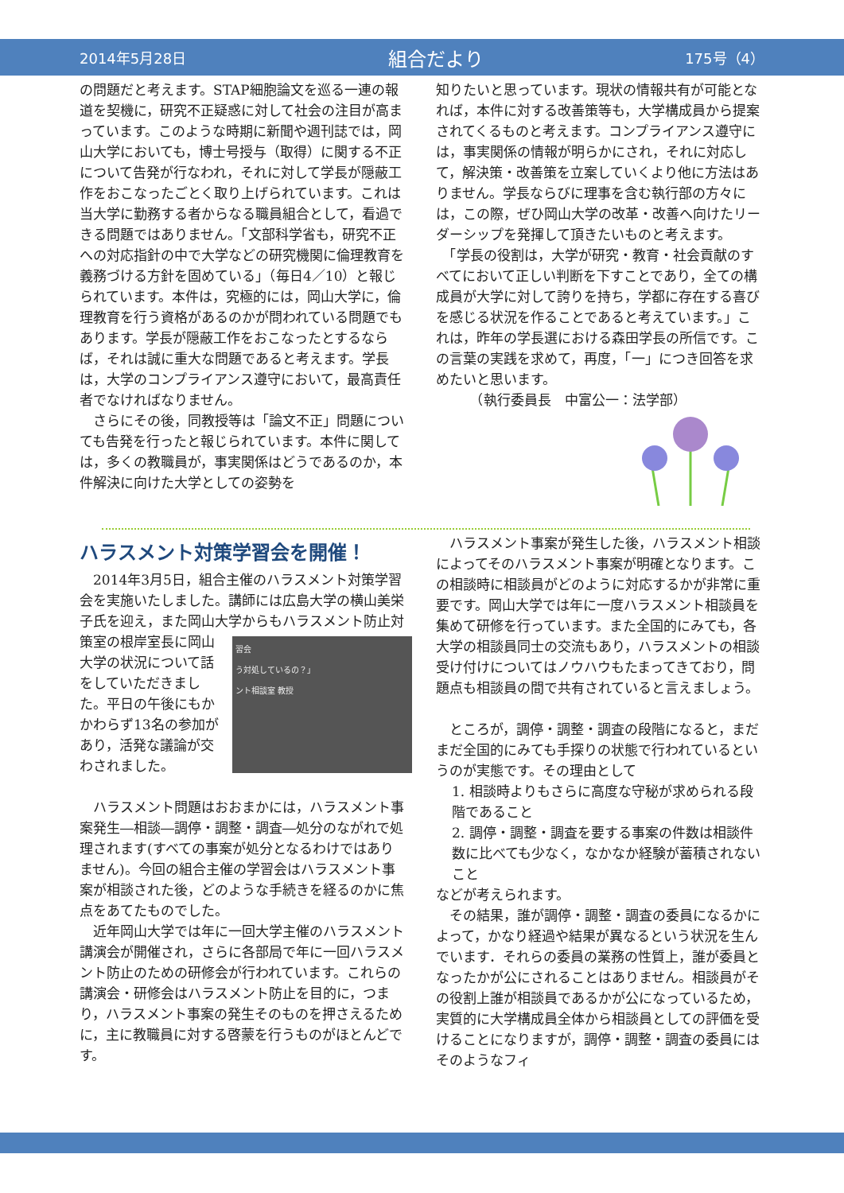2014年5月28日 組合だより 175号（4）
の問題だと考えます。STAP細胞論文を巡る一連の報道を契機に，研究不正疑惑に対して社会の注目が高まっています。このような時期に新聞や週刊誌では，岡山大学においても，博士号授与（取得）に関する不正について告発が行なわれ，それに対して学長が隠蔽工作をおこなったごとく取り上げられています。これは当大学に勤務する者からなる職員組合として，看過できる問題ではありません。「文部科学省も，研究不正への対応指針の中で大学などの研究機関に倫理教育を義務づける方針を固めている」（毎日4／10）と報じられています。本件は，究極的には，岡山大学に，倫理教育を行う資格があるのかが問われている問題でもあります。学長が隠蔽工作をおこなったとするならば，それは誠に重大な問題であると考えます。学長は，大学のコンプライアンス遵守において，最高責任者でなければなりません。
　さらにその後，同教授等は「論文不正」問題についても告発を行ったと報じられています。本件に関しては，多くの教職員が，事実関係はどうであるのか，本件解決に向けた大学としての姿勢を
知りたいと思っています。現状の情報共有が可能となれば，本件に対する改善策等も，大学構成員から提案されてくるものと考えます。コンプライアンス遵守には，事実関係の情報が明らかにされ，それに対応して，解決策・改善策を立案していくより他に方法はありません。学長ならびに理事を含む執行部の方々には，この際，ぜひ岡山大学の改革・改善へ向けたリーダーシップを発揮して頂きたいものと考えます。
　「学長の役割は，大学が研究・教育・社会貢献のすべてにおいて正しい判断を下すことであり，全ての構成員が大学に対して誇りを持ち，学都に存在する喜びを感じる状況を作ることであると考えています。」これは，昨年の学長選における森田学長の所信です。この言葉の実践を求めて，再度，「一」につき回答を求めたいと思います。
　　　（執行委員長　中富公一：法学部）
ハラスメント対策学習会を開催！
　2014年3月5日，組合主催のハラスメント対策学習会を実施いたしました。講師には広島大学の横山美栄子氏を迎え，また岡山大学からもハラスメント防止対策室の 習会
う対処しているの？」
ント相談室 教授 根岸室長に岡山大学の状況について話をしていただきました。平日の午後にもかかわらず13名の参加があり，活発な議論が交わされました。
　ハラスメント問題はおおまかには，ハラスメント事案発生―相談―調停・調整・調査―処分のながれで処理されます(すべての事案が処分となるわけではありません)。今回の組合主催の学習会はハラスメント事案が相談された後，どのような手続きを経るのかに焦点をあてたものでした。
　近年岡山大学では年に一回大学主催のハラスメント講演会が開催され，さらに各部局で年に一回ハラスメント防止のための研修会が行われています。これらの講演会・研修会はハラスメント防止を目的に，つまり，ハラスメント事案の発生そのものを押さえるために，主に教職員に対する啓蒙を行うものがほとんどです。
　ハラスメント事案が発生した後，ハラスメント相談によってそのハラスメント事案が明確となります。この相談時に相談員がどのように対応するかが非常に重要です。岡山大学では年に一度ハラスメント相談員を集めて研修を行っています。また全国的にみても，各大学の相談員同士の交流もあり，ハラスメントの相談受け付けについてはノウハウもたまってきており，問題点も相談員の間で共有されていると言えましょう。
　ところが，調停・調整・調査の段階になると，まだまだ全国的にみても手探りの状態で行われているというのが実態です。その理由として
1. 相談時よりもさらに高度な守秘が求められる段階であること
2. 調停・調整・調査を要する事案の件数は相談件数に比べても少なく，なかなか経験が蓄積されないこと
などが考えられます。
　その結果，誰が調停・調整・調査の委員になるかによって，かなり経過や結果が異なるという状況を生んでいます．それらの委員の業務の性質上，誰が委員となったかが公にされることはありません。相談員がその役割上誰が相談員であるかが公になっているため，実質的に大学構成員全体から相談員としての評価を受けることになりますが，調停・調整・調査の委員にはそのようなフィ